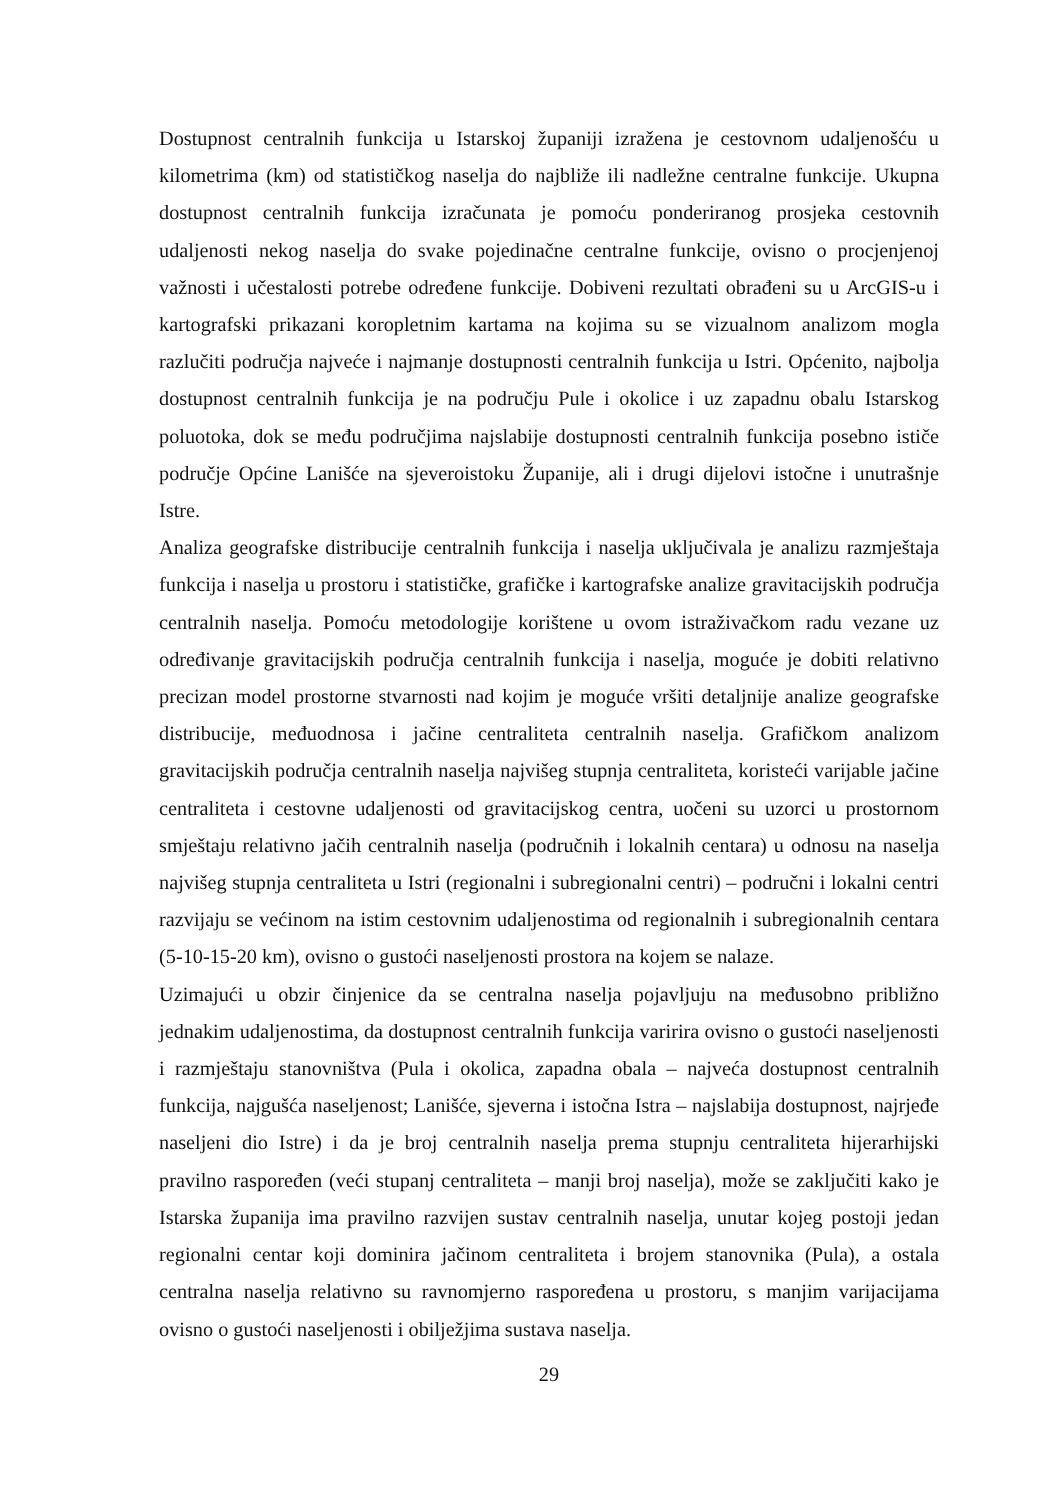Dostupnost centralnih funkcija u Istarskoj županiji izražena je cestovnom udaljenošću u kilometrima (km) od statističkog naselja do najbliže ili nadležne centralne funkcije. Ukupna dostupnost centralnih funkcija izračunata je pomoću ponderiranog prosjeka cestovnih udaljenosti nekog naselja do svake pojedinačne centralne funkcije, ovisno o procjenjenoj važnosti i učestalosti potrebe određene funkcije. Dobiveni rezultati obrađeni su u ArcGIS-u i kartografski prikazani koropletnim kartama na kojima su se vizualnom analizom mogla razlučiti područja najveće i najmanje dostupnosti centralnih funkcija u Istri. Općenito, najbolja dostupnost centralnih funkcija je na području Pule i okolice i uz zapadnu obalu Istarskog poluotoka, dok se među područjima najslabije dostupnosti centralnih funkcija posebno ističe područje Općine Lanišće na sjeveroistoku Županije, ali i drugi dijelovi istočne i unutrašnje Istre.
Analiza geografske distribucije centralnih funkcija i naselja uključivala je analizu razmještaja funkcija i naselja u prostoru i statističke, grafičke i kartografske analize gravitacijskih područja centralnih naselja. Pomoću metodologije korištene u ovom istraživačkom radu vezane uz određivanje gravitacijskih područja centralnih funkcija i naselja, moguće je dobiti relativno precizan model prostorne stvarnosti nad kojim je moguće vršiti detaljnije analize geografske distribucije, međuodnosa i jačine centraliteta centralnih naselja. Grafičkom analizom gravitacijskih područja centralnih naselja najvišeg stupnja centraliteta, koristeći varijable jačine centraliteta i cestovne udaljenosti od gravitacijskog centra, uočeni su uzorci u prostornom smještaju relativno jačih centralnih naselja (područnih i lokalnih centara) u odnosu na naselja najvišeg stupnja centraliteta u Istri (regionalni i subregionalni centri) – područni i lokalni centri razvijaju se većinom na istim cestovnim udaljenostima od regionalnih i subregionalnih centara (5-10-15-20 km), ovisno o gustoći naseljenosti prostora na kojem se nalaze.
Uzimajući u obzir činjenice da se centralna naselja pojavljuju na međusobno približno jednakim udaljenostima, da dostupnost centralnih funkcija varirira ovisno o gustoći naseljenosti i razmještaju stanovništva (Pula i okolica, zapadna obala – najveća dostupnost centralnih funkcija, najgušća naseljenost; Lanišće, sjeverna i istočna Istra – najslabija dostupnost, najrjeđe naseljeni dio Istre) i da je broj centralnih naselja prema stupnju centraliteta hijerarhijski pravilno raspoređen (veći stupanj centraliteta – manji broj naselja), može se zaključiti kako je Istarska županija ima pravilno razvijen sustav centralnih naselja, unutar kojeg postoji jedan regionalni centar koji dominira jačinom centraliteta i brojem stanovnika (Pula), a ostala centralna naselja relativno su ravnomjerno raspoređena u prostoru, s manjim varijacijama ovisno o gustoći naseljenosti i obilježjima sustava naselja.
29